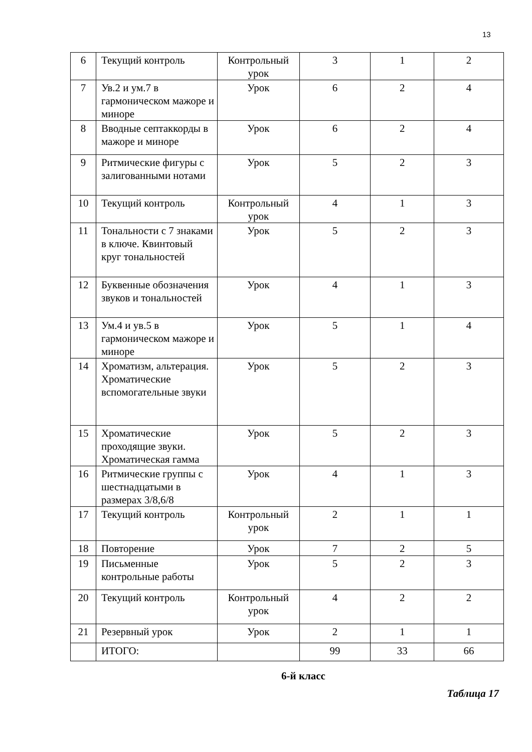13
| 6 | Текущий контроль | Контрольный урок | 3 | 1 | 2 |
| 7 | Ув.2 и ум.7 в гармоническом мажоре и миноре | Урок | 6 | 2 | 4 |
| 8 | Вводные септаккорды в мажоре и миноре | Урок | 6 | 2 | 4 |
| 9 | Ритмические фигуры с залигованными нотами | Урок | 5 | 2 | 3 |
| 10 | Текущий контроль | Контрольный урок | 4 | 1 | 3 |
| 11 | Тональности с 7 знаками в ключе. Квинтовый круг тональностей | Урок | 5 | 2 | 3 |
| 12 | Буквенные обозначения звуков и тональностей | Урок | 4 | 1 | 3 |
| 13 | Ум.4 и ув.5 в гармоническом мажоре и миноре | Урок | 5 | 1 | 4 |
| 14 | Хроматизм, альтерация. Хроматические вспомогательные звуки | Урок | 5 | 2 | 3 |
| 15 | Хроматические проходящие звуки. Хроматическая гамма | Урок | 5 | 2 | 3 |
| 16 | Ритмические группы с шестнадцатыми в размерах 3/8,6/8 | Урок | 4 | 1 | 3 |
| 17 | Текущий контроль | Контрольный урок | 2 | 1 | 1 |
| 18 | Повторение | Урок | 7 | 2 | 5 |
| 19 | Письменные контрольные работы | Урок | 5 | 2 | 3 |
| 20 | Текущий контроль | Контрольный урок | 4 | 2 | 2 |
| 21 | Резервный урок | Урок | 2 | 1 | 1 |
| | ИТОГО: | | 99 | 33 | 66 |
6-й класс
Таблица 17